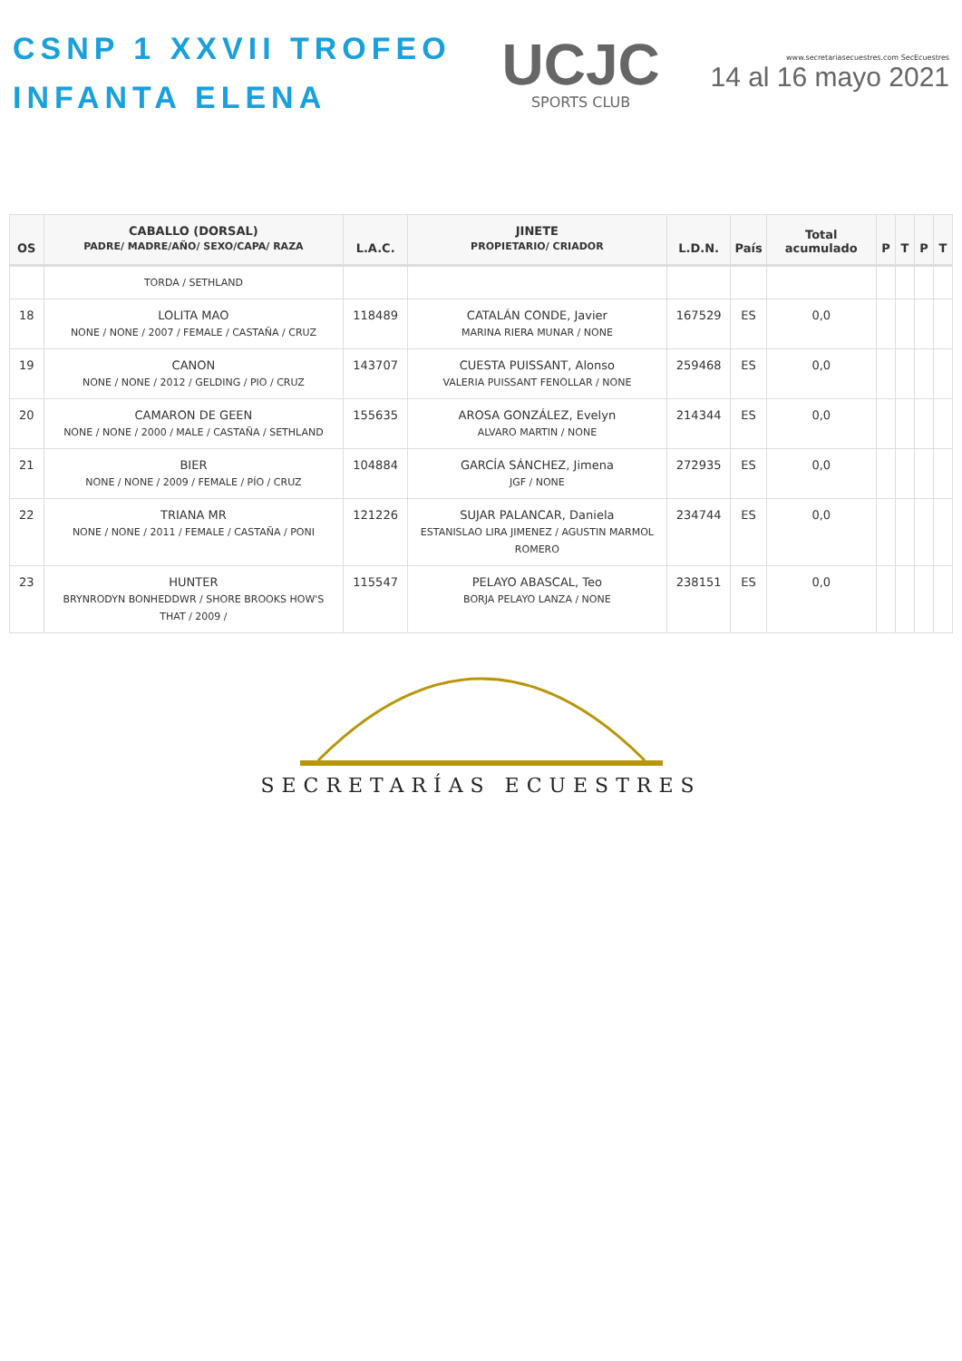CSNP 1 XXVII TROFEO
INFANTA ELENA
UCJC
SPORTS CLUB
www.secretariasecuestres.com SecEcuestres
14 al 16 mayo 2021
| OS | CABALLO (DORSAL) PADRE/ MADRE/AÑO/ SEXO/CAPA/ RAZA | L.A.C. | JINETE PROPIETARIO/ CRIADOR | L.D.N. | País | Total acumulado | P | T | P | T |
| --- | --- | --- | --- | --- | --- | --- | --- | --- | --- | --- |
| | TORDA / SETHLAND | | | | | | | | | |
| 18 | LOLITA MAO NONE / NONE / 2007 / FEMALE / CASTAÑA / CRUZ | 118489 | CATALÁN CONDE, Javier MARINA RIERA MUNAR / NONE | 167529 | ES | 0,0 | | | | |
| 19 | CANON NONE / NONE / 2012 / GELDING / PIO / CRUZ | 143707 | CUESTA PUISSANT, Alonso VALERIA PUISSANT FENOLLAR / NONE | 259468 | ES | 0,0 | | | | |
| 20 | CAMARON DE GEEN NONE / NONE / 2000 / MALE / CASTAÑA / SETHLAND | 155635 | AROSA GONZÁLEZ, Evelyn ALVARO MARTIN / NONE | 214344 | ES | 0,0 | | | | |
| 21 | BIER NONE / NONE / 2009 / FEMALE / PÍO / CRUZ | 104884 | GARCÍA SÁNCHEZ, Jimena JGF / NONE | 272935 | ES | 0,0 | | | | |
| 22 | TRIANA MR NONE / NONE / 2011 / FEMALE / CASTAÑA / PONI | 121226 | SUJAR PALANCAR, Daniela ESTANISLAO LIRA JIMENEZ / AGUSTIN MARMOL ROMERO | 234744 | ES | 0,0 | | | | |
| 23 | HUNTER BRYNRODYN BONHEDDWR / SHORE BROOKS HOW'S THAT / 2009 / | 115547 | PELAYO ABASCAL, Teo BORJA PELAYO LANZA / NONE | 238151 | ES | 0,0 | | | | |
SECRETARÍAS ECUESTRES